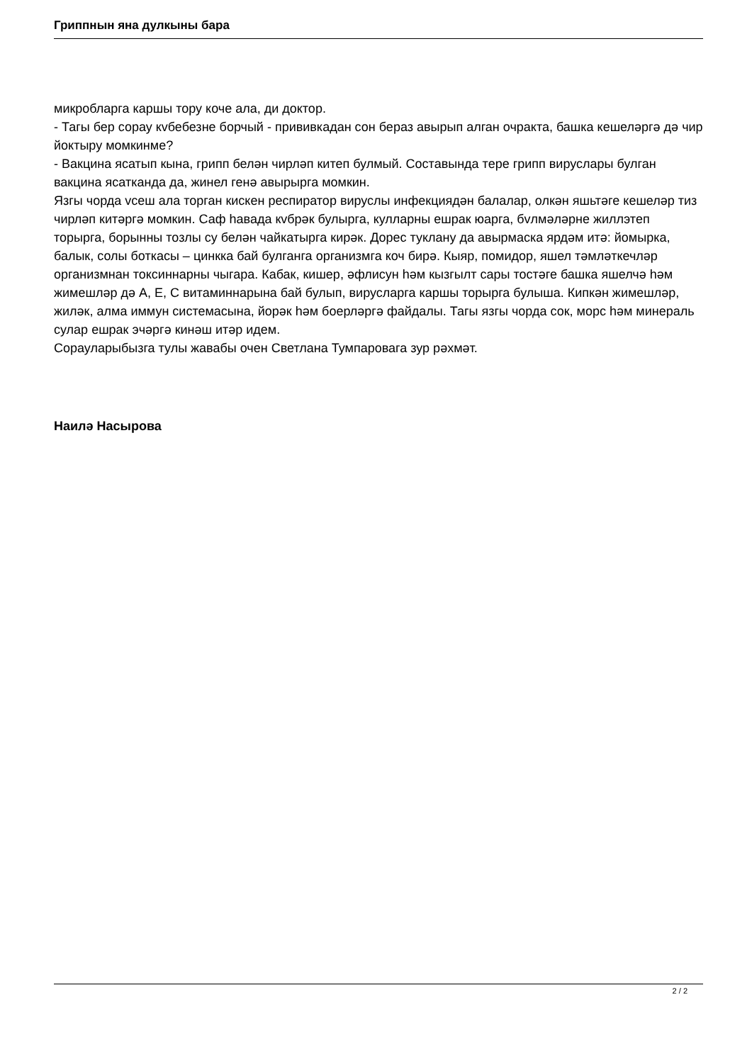Гриппнын яна дулкыны бара
микробларга каршы тору коче ала, ди доктор.
- Тагы бер сорау кvбебезне борчый - прививкадан сон бераз авырып алган очракта, башка кешеләргә дә чир йоктыру момкинме?
- Вакцина ясатып кына, грипп белән чирләп китеп булмый. Составында тере грипп вируслары булган вакцина ясатканда да, жинел генә авырырга момкин.
Язгы чорда vсеш ала торган кискен респиратор вируслы инфекциядән балалар, олкән яшьтәге кешеләр тиз чирләп китәргә момкин. Саф һавада кvбрәк булырга, кулларны ешрак юарга, бvлмәләрне жиллэтеп торырга, борынны тозлы су белән чайкатырга кирәк. Дорес туклану да авырмаска ярдәм итә: йомырка, балык, солы боткасы – цинкка бай булганга организмга коч бирә. Кыяр, помидор, яшел тәмләткечләр организмнан токсиннарны чыгара. Кабак, кишер, әфлисун һәм кызгылт сары тостәге башка яшелчә һәм жимешләр дә А, Е, С витаминнарына бай булып, вирусларга каршы торырга булыша. Кипкән жимешләр, жиләк, алма иммун системасына, йорәк һәм боерләргә файдалы. Тагы язгы чорда сок, морс һәм минераль сулар ешрак эчәргә кинәш итәр идем.
Сорауларыбызга тулы жавабы очен Светлана Тумпаровага зур рәхмәт.
Наилә Насырова
2 / 2